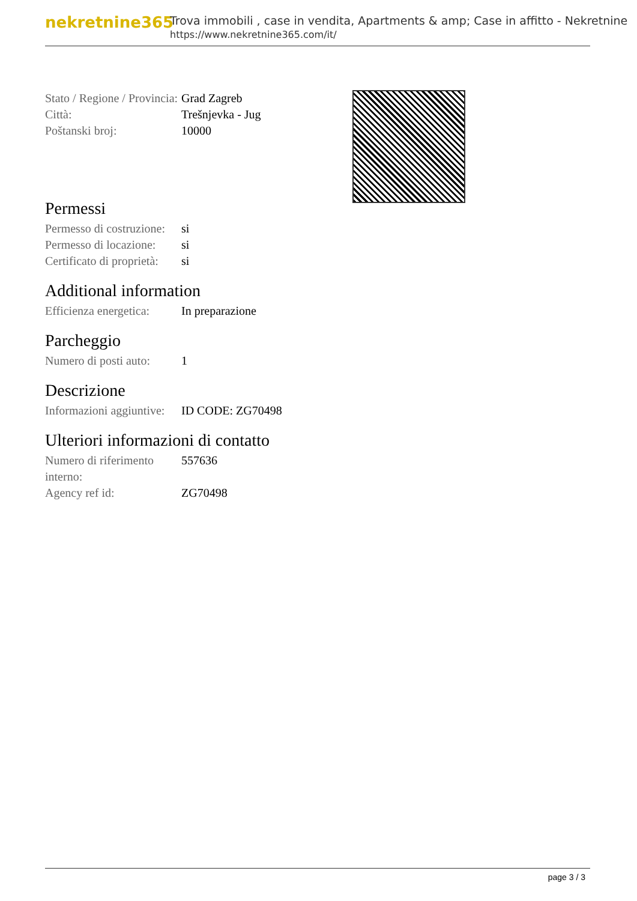nekretnine365
Trova immobili , case in vendita, Apartments & amp; Case in affitto - Nekretnine
https://www.nekretnine365.com/it/
| Stato / Regione / Provincia: | Grad Zagreb |
| Città: | Trešnjevka - Jug |
| Poštanski broj: | 10000 |
Permessi
| Permesso di costruzione: | si |
| Permesso di locazione: | si |
| Certificato di proprietà: | si |
Additional information
| Efficienza energetica: | In preparazione |
Parcheggio
| Numero di posti auto: | 1 |
Descrizione
| Informazioni aggiuntive: | ID CODE: ZG70498 |
Ulteriori informazioni di contatto
| Numero di riferimento interno: | 557636 |
| Agency ref id: | ZG70498 |
page 3 / 3